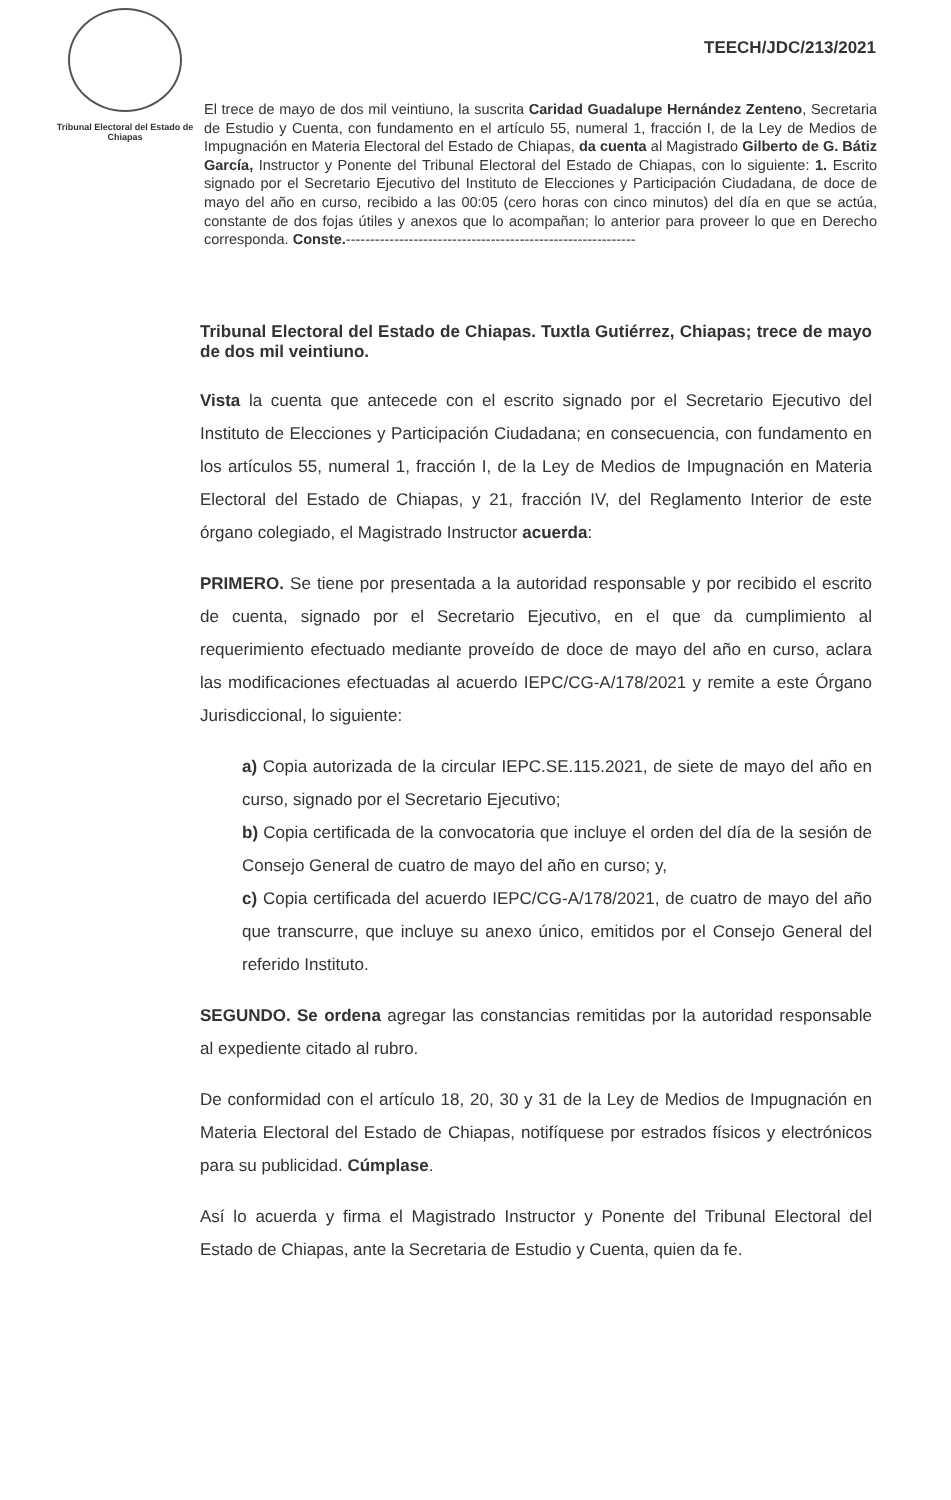Tribunal Electoral del Estado de Chiapas
TEECH/JDC/213/2021
El trece de mayo de dos mil veintiuno, la suscrita Caridad Guadalupe Hernández Zenteno, Secretaria de Estudio y Cuenta, con fundamento en el artículo 55, numeral 1, fracción I, de la Ley de Medios de Impugnación en Materia Electoral del Estado de Chiapas, da cuenta al Magistrado Gilberto de G. Bátiz García, Instructor y Ponente del Tribunal Electoral del Estado de Chiapas, con lo siguiente: 1. Escrito signado por el Secretario Ejecutivo del Instituto de Elecciones y Participación Ciudadana, de doce de mayo del año en curso, recibido a las 00:05 (cero horas con cinco minutos) del día en que se actúa, constante de dos fojas útiles y anexos que lo acompañan; lo anterior para proveer lo que en Derecho corresponda. Conste.------------------------------------------------------------
Tribunal Electoral del Estado de Chiapas. Tuxtla Gutiérrez, Chiapas; trece de mayo de dos mil veintiuno.
Vista la cuenta que antecede con el escrito signado por el Secretario Ejecutivo del Instituto de Elecciones y Participación Ciudadana; en consecuencia, con fundamento en los artículos 55, numeral 1, fracción I, de la Ley de Medios de Impugnación en Materia Electoral del Estado de Chiapas, y 21, fracción IV, del Reglamento Interior de este órgano colegiado, el Magistrado Instructor acuerda:
PRIMERO. Se tiene por presentada a la autoridad responsable y por recibido el escrito de cuenta, signado por el Secretario Ejecutivo, en el que da cumplimiento al requerimiento efectuado mediante proveído de doce de mayo del año en curso, aclara las modificaciones efectuadas al acuerdo IEPC/CG-A/178/2021 y remite a este Órgano Jurisdiccional, lo siguiente:
a) Copia autorizada de la circular IEPC.SE.115.2021, de siete de mayo del año en curso, signado por el Secretario Ejecutivo;
b) Copia certificada de la convocatoria que incluye el orden del día de la sesión de Consejo General de cuatro de mayo del año en curso; y,
c) Copia certificada del acuerdo IEPC/CG-A/178/2021, de cuatro de mayo del año que transcurre, que incluye su anexo único, emitidos por el Consejo General del referido Instituto.
SEGUNDO. Se ordena agregar las constancias remitidas por la autoridad responsable al expediente citado al rubro.
De conformidad con el artículo 18, 20, 30 y 31 de la Ley de Medios de Impugnación en Materia Electoral del Estado de Chiapas, notifíquese por estrados físicos y electrónicos para su publicidad. Cúmplase.
Así lo acuerda y firma el Magistrado Instructor y Ponente del Tribunal Electoral del Estado de Chiapas, ante la Secretaria de Estudio y Cuenta, quien da fe.